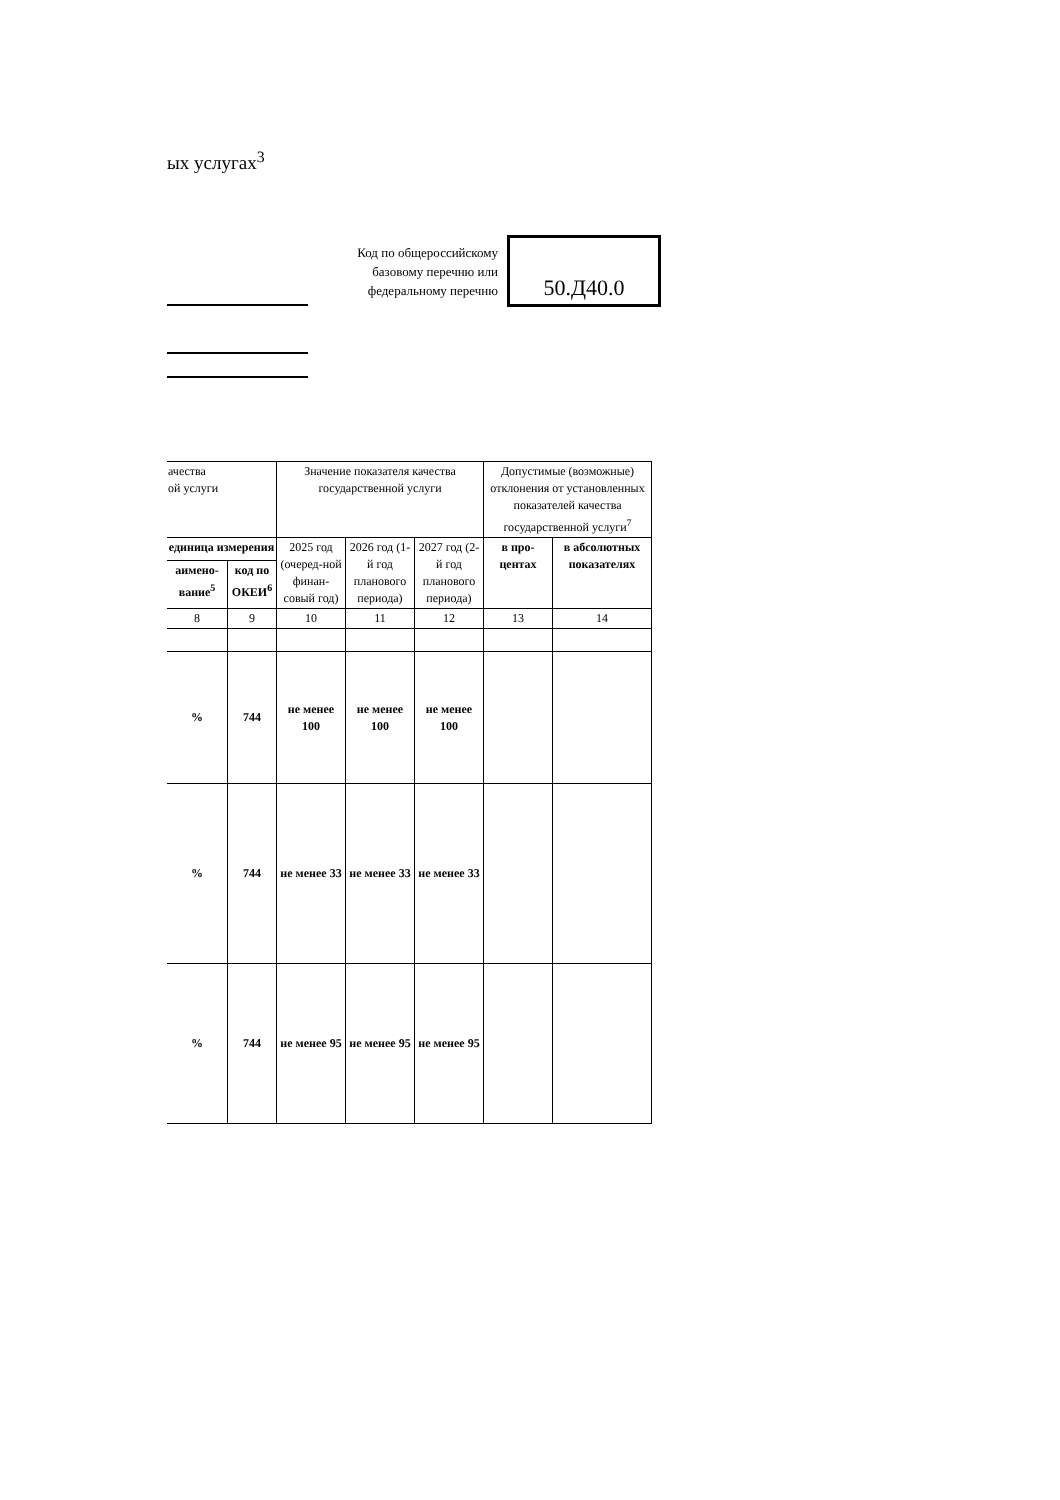ых услугах<sup>3</sup>
Код по общероссийскому базовому перечню или федеральному перечню
50.Д40.0
| ачества ой услуги | | Значение показателя качества государственной услуги | | | Допустимые (возможные) отклонения от установленных показателей качества государственной услуги<sup>7</sup> | |
| --- | --- | --- | --- | --- | --- | --- |
| единица измерения | | 2025 год (очеред-ной финан-совый год) | 2026 год (1-й год планового периода) | 2027 год (2-й год планового периода) | в про-центах | в абсолютных показателях |
| аимено-вание<sup>5</sup> | код по ОКЕИ<sup>6</sup> | | | | | |
| 8 | 9 | 10 | 11 | 12 | 13 | 14 |
| % | 744 | не менее 100 | не менее 100 | не менее 100 | | |
| % | 744 | не менее 33 | не менее 33 | не менее 33 | | |
| % | 744 | не менее 95 | не менее 95 | не менее 95 | | |